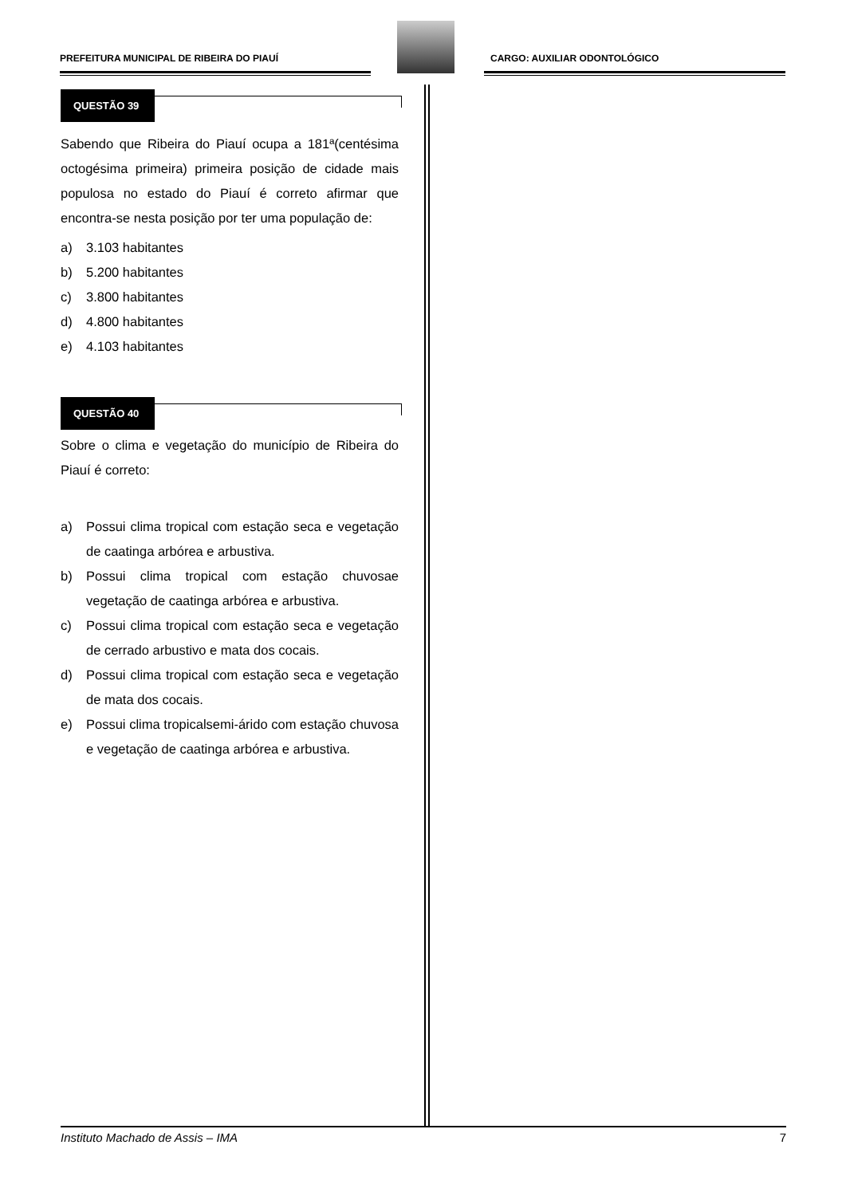PREFEITURA MUNICIPAL DE RIBEIRA DO PIAUÍ
CARGO: AUXILIAR ODONTOLÓGICO
QUESTÃO 39
Sabendo que Ribeira do Piauí ocupa a 181ª(centésima octogésima primeira) primeira posição de cidade mais populosa no estado do Piauí é correto afirmar que encontra-se nesta posição por ter uma população de:
a) 3.103 habitantes
b) 5.200 habitantes
c) 3.800 habitantes
d) 4.800 habitantes
e) 4.103 habitantes
QUESTÃO 40
Sobre o clima e vegetação do município de Ribeira do Piauí é correto:
a) Possui clima tropical com estação seca e vegetação de caatinga arbórea e arbustiva.
b) Possui clima tropical com estação chuvosae vegetação de caatinga arbórea e arbustiva.
c) Possui clima tropical com estação seca e vegetação de cerrado arbustivo e mata dos cocais.
d) Possui clima tropical com estação seca e vegetação de mata dos cocais.
e) Possui clima tropicalsemi-árido com estação chuvosa e vegetação de caatinga arbórea e arbustiva.
Instituto Machado de Assis – IMA 7